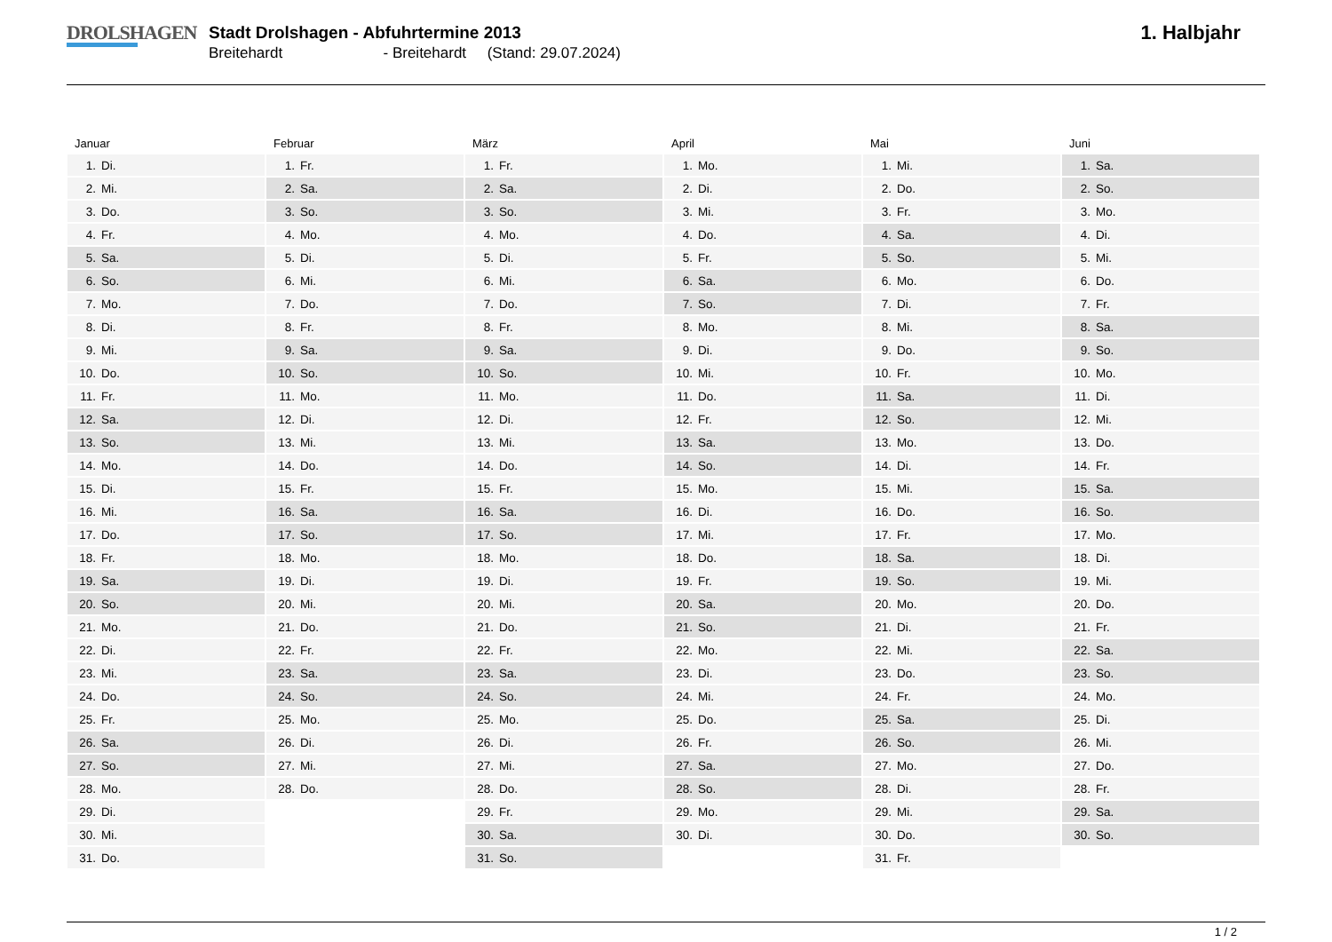DROLSHAGEN
Stadt Drolshagen - Abfuhrtermine 2013
Breitehardt - Breitehardt (Stand: 29.07.2024)
1. Halbjahr
Januar
| 1. | Di. |
| 2. | Mi. |
| 3. | Do. |
| 4. | Fr. |
| 5. | Sa. |
| 6. | So. |
| 7. | Mo. |
| 8. | Di. |
| 9. | Mi. |
| 10. | Do. |
| 11. | Fr. |
| 12. | Sa. |
| 13. | So. |
| 14. | Mo. |
| 15. | Di. |
| 16. | Mi. |
| 17. | Do. |
| 18. | Fr. |
| 19. | Sa. |
| 20. | So. |
| 21. | Mo. |
| 22. | Di. |
| 23. | Mi. |
| 24. | Do. |
| 25. | Fr. |
| 26. | Sa. |
| 27. | So. |
| 28. | Mo. |
| 29. | Di. |
| 30. | Mi. |
| 31. | Do. |
Februar
| 1. | Fr. |
| 2. | Sa. |
| 3. | So. |
| 4. | Mo. |
| 5. | Di. |
| 6. | Mi. |
| 7. | Do. |
| 8. | Fr. |
| 9. | Sa. |
| 10. | So. |
| 11. | Mo. |
| 12. | Di. |
| 13. | Mi. |
| 14. | Do. |
| 15. | Fr. |
| 16. | Sa. |
| 17. | So. |
| 18. | Mo. |
| 19. | Di. |
| 20. | Mi. |
| 21. | Do. |
| 22. | Fr. |
| 23. | Sa. |
| 24. | So. |
| 25. | Mo. |
| 26. | Di. |
| 27. | Mi. |
| 28. | Do. |
März
| 1. | Fr. |
| 2. | Sa. |
| 3. | So. |
| 4. | Mo. |
| 5. | Di. |
| 6. | Mi. |
| 7. | Do. |
| 8. | Fr. |
| 9. | Sa. |
| 10. | So. |
| 11. | Mo. |
| 12. | Di. |
| 13. | Mi. |
| 14. | Do. |
| 15. | Fr. |
| 16. | Sa. |
| 17. | So. |
| 18. | Mo. |
| 19. | Di. |
| 20. | Mi. |
| 21. | Do. |
| 22. | Fr. |
| 23. | Sa. |
| 24. | So. |
| 25. | Mo. |
| 26. | Di. |
| 27. | Mi. |
| 28. | Do. |
| 29. | Fr. |
| 30. | Sa. |
| 31. | So. |
April
| 1. | Mo. |
| 2. | Di. |
| 3. | Mi. |
| 4. | Do. |
| 5. | Fr. |
| 6. | Sa. |
| 7. | So. |
| 8. | Mo. |
| 9. | Di. |
| 10. | Mi. |
| 11. | Do. |
| 12. | Fr. |
| 13. | Sa. |
| 14. | So. |
| 15. | Mo. |
| 16. | Di. |
| 17. | Mi. |
| 18. | Do. |
| 19. | Fr. |
| 20. | Sa. |
| 21. | So. |
| 22. | Mo. |
| 23. | Di. |
| 24. | Mi. |
| 25. | Do. |
| 26. | Fr. |
| 27. | Sa. |
| 28. | So. |
| 29. | Mo. |
| 30. | Di. |
Mai
| 1. | Mi. |
| 2. | Do. |
| 3. | Fr. |
| 4. | Sa. |
| 5. | So. |
| 6. | Mo. |
| 7. | Di. |
| 8. | Mi. |
| 9. | Do. |
| 10. | Fr. |
| 11. | Sa. |
| 12. | So. |
| 13. | Mo. |
| 14. | Di. |
| 15. | Mi. |
| 16. | Do. |
| 17. | Fr. |
| 18. | Sa. |
| 19. | So. |
| 20. | Mo. |
| 21. | Di. |
| 22. | Mi. |
| 23. | Do. |
| 24. | Fr. |
| 25. | Sa. |
| 26. | So. |
| 27. | Mo. |
| 28. | Di. |
| 29. | Mi. |
| 30. | Do. |
| 31. | Fr. |
Juni
| 1. | Sa. |
| 2. | So. |
| 3. | Mo. |
| 4. | Di. |
| 5. | Mi. |
| 6. | Do. |
| 7. | Fr. |
| 8. | Sa. |
| 9. | So. |
| 10. | Mo. |
| 11. | Di. |
| 12. | Mi. |
| 13. | Do. |
| 14. | Fr. |
| 15. | Sa. |
| 16. | So. |
| 17. | Mo. |
| 18. | Di. |
| 19. | Mi. |
| 20. | Do. |
| 21. | Fr. |
| 22. | Sa. |
| 23. | So. |
| 24. | Mo. |
| 25. | Di. |
| 26. | Mi. |
| 27. | Do. |
| 28. | Fr. |
| 29. | Sa. |
| 30. | So. |
1 / 2